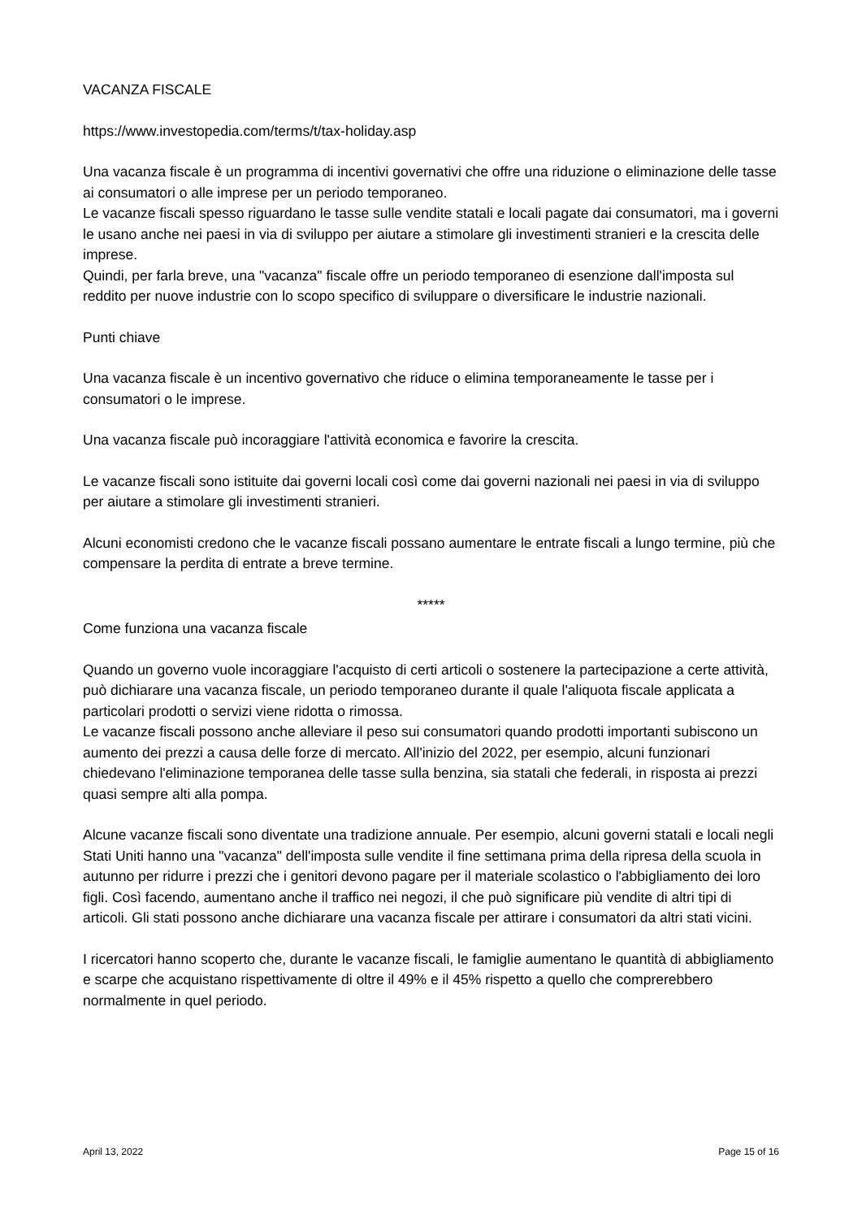VACANZA FISCALE
https://www.investopedia.com/terms/t/tax-holiday.asp
Una vacanza fiscale è un programma di incentivi governativi che offre una riduzione o eliminazione delle tasse ai consumatori o alle imprese per un periodo temporaneo.
Le vacanze fiscali spesso riguardano le tasse sulle vendite statali e locali pagate dai consumatori, ma i governi le usano anche nei paesi in via di sviluppo per aiutare a stimolare gli investimenti stranieri e la crescita delle imprese.
Quindi, per farla breve, una "vacanza" fiscale offre un periodo temporaneo di esenzione dall'imposta sul reddito per nuove industrie con lo scopo specifico di sviluppare o diversificare le industrie nazionali.
Punti chiave
Una vacanza fiscale è un incentivo governativo che riduce o elimina temporaneamente le tasse per i consumatori o le imprese.
Una vacanza fiscale può incoraggiare l'attività economica e favorire la crescita.
Le vacanze fiscali sono istituite dai governi locali così come dai governi nazionali nei paesi in via di sviluppo per aiutare a stimolare gli investimenti stranieri.
Alcuni economisti credono che le vacanze fiscali possano aumentare le entrate fiscali a lungo termine, più che compensare la perdita di entrate a breve termine.
*****
Come funziona una vacanza fiscale
Quando un governo vuole incoraggiare l'acquisto di certi articoli o sostenere la partecipazione a certe attività, può dichiarare una vacanza fiscale, un periodo temporaneo durante il quale l'aliquota fiscale applicata a particolari prodotti o servizi viene ridotta o rimossa.
Le vacanze fiscali possono anche alleviare il peso sui consumatori quando prodotti importanti subiscono un aumento dei prezzi a causa delle forze di mercato. All'inizio del 2022, per esempio, alcuni funzionari chiedevano l'eliminazione temporanea delle tasse sulla benzina, sia statali che federali, in risposta ai prezzi quasi sempre alti alla pompa.
Alcune vacanze fiscali sono diventate una tradizione annuale. Per esempio, alcuni governi statali e locali negli Stati Uniti hanno una "vacanza" dell'imposta sulle vendite il fine settimana prima della ripresa della scuola in autunno per ridurre i prezzi che i genitori devono pagare per il materiale scolastico o l'abbigliamento dei loro figli. Così facendo, aumentano anche il traffico nei negozi, il che può significare più vendite di altri tipi di articoli. Gli stati possono anche dichiarare una vacanza fiscale per attirare i consumatori da altri stati vicini.
I ricercatori hanno scoperto che, durante le vacanze fiscali, le famiglie aumentano le quantità di abbigliamento e scarpe che acquistano rispettivamente di oltre il 49% e il 45% rispetto a quello che comprerebbero normalmente in quel periodo.
April 13, 2022 Page 15 of 16